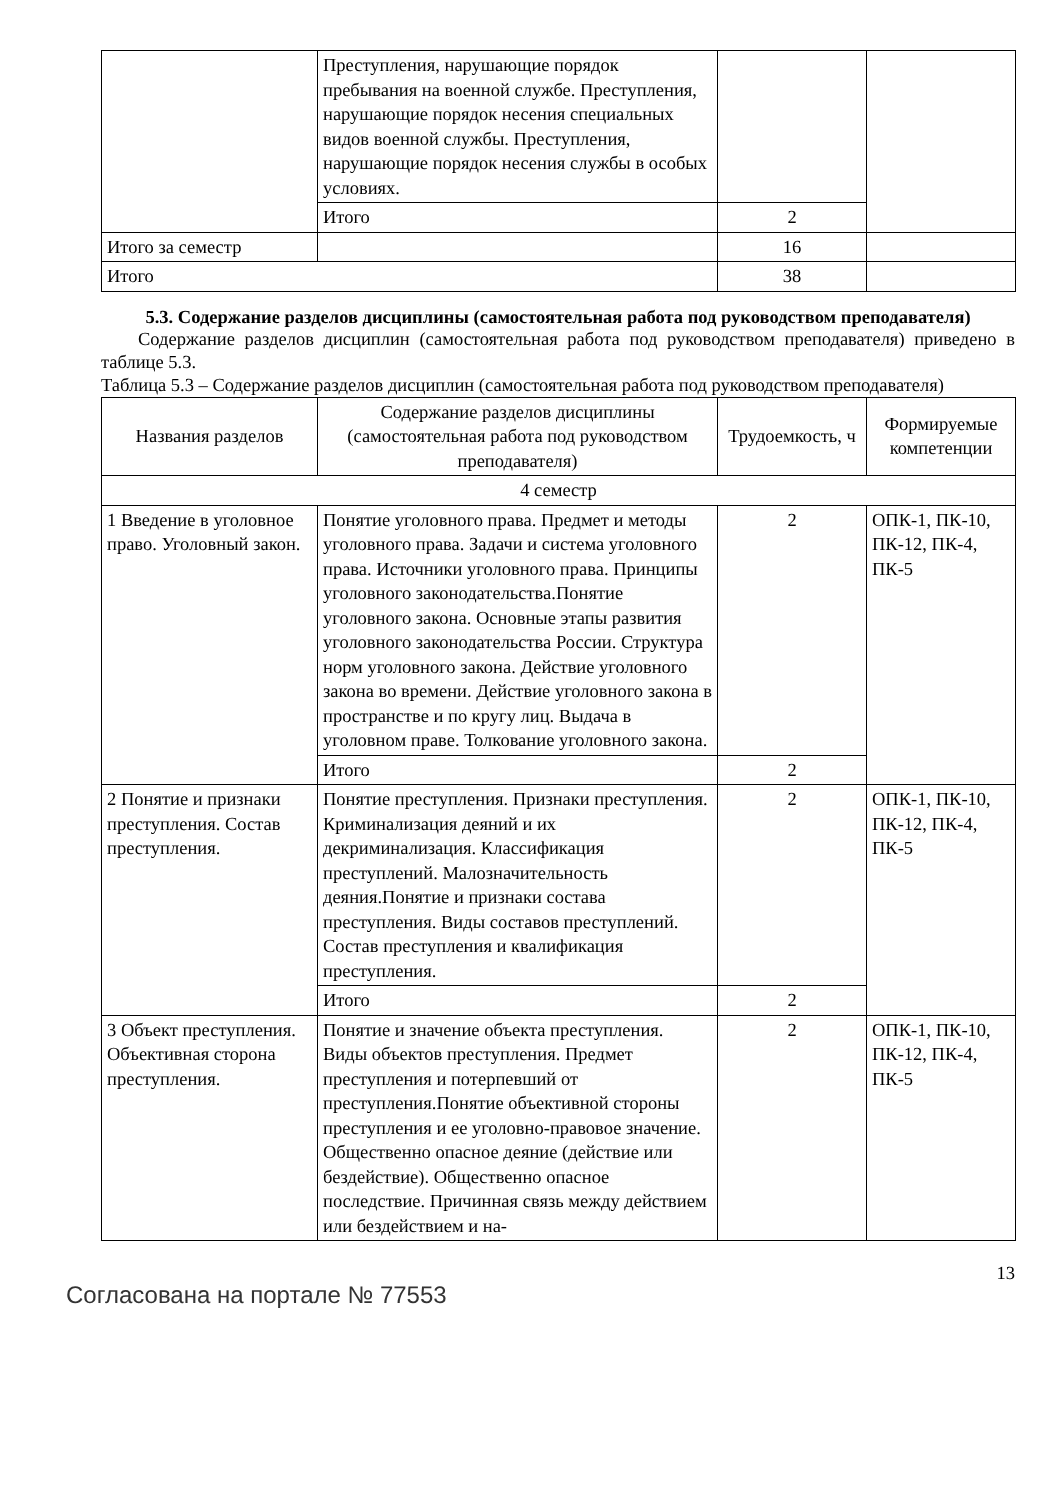| | Преступления, нарушающие порядок пребывания на военной службе. Преступления, нарушающие порядок несения специальных видов военной службы. Преступления, нарушающие порядок несения службы в особых условиях. | | |
| | Итого | 2 | |
| Итого за семестр | | 16 | |
| Итого | | 38 | |
5.3. Содержание разделов дисциплины (самостоятельная работа под руководством преподавателя)
  Содержание разделов дисциплин (самостоятельная работа под руководством преподавателя) приведено в таблице 5.3.
Таблица 5.3 – Содержание разделов дисциплин (самостоятельная работа под руководством преподавателя)
| Названия разделов | Содержание разделов дисциплины (самостоятельная работа под руководством преподавателя) | Трудоемкость, ч | Формируемые компетенции |
| --- | --- | --- | --- |
| 4 семестр | | | |
| 1 Введение в уголовное право. Уголовный закон. | Понятие уголовного права. Предмет и методы уголовного права. Задачи и система уголовного права. Источники уголовного права. Принципы уголовного законодательства.Понятие уголовного закона. Основные этапы развития уголовного законодательства России. Структура норм уголовного закона. Действие уголовного закона во времени. Действие уголовного закона в пространстве и по кругу лиц. Выдача в уголовном праве. Толкование уголовного закона. | 2 | ОПК-1, ПК-10, ПК-12, ПК-4, ПК-5 |
| | Итого | 2 | |
| 2 Понятие и признаки преступления. Состав преступления. | Понятие преступления. Признаки преступления. Криминализация деяний и их декриминализация. Классификация преступлений. Малозначительность деяния.Понятие и признаки состава преступления. Виды составов преступлений. Состав преступления и квалификация преступления. | 2 | ОПК-1, ПК-10, ПК-12, ПК-4, ПК-5 |
| | Итого | 2 | |
| 3 Объект преступления. Объективная сторона преступления. | Понятие и значение объекта преступления. Виды объектов преступления. Предмет преступления и потерпевший от преступления.Понятие объективной стороны преступления и ее уголовно-правовое значение. Общественно опасное деяние (действие или бездействие). Общественно опасное последствие. Причинная связь между действием или бездействием и на- | 2 | ОПК-1, ПК-10, ПК-12, ПК-4, ПК-5 |
Согласована на портале № 77553
13